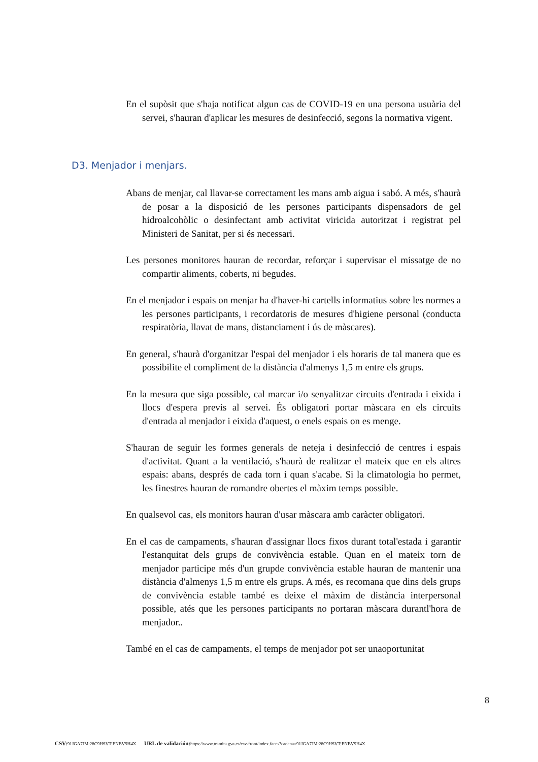En el supòsit que s'haja notificat algun cas de COVID-19 en una persona usuària del servei, s'hauran d'aplicar les mesures de desinfecció, segons la normativa vigent.
Abans de menjar, cal llavar-se correctament les mans amb aigua i sabó. A més, s'haurà de posar a la disposició de les persones participants dispensadors de gel hidroalcohòlic o desinfectant amb activitat viricida autoritzat i registrat pel Ministeri de Sanitat, per si és necessari.
Les persones monitores hauran de recordar, reforçar i supervisar el missatge de no compartir aliments, coberts, ni begudes.
En el menjador i espais on menjar ha d'haver-hi cartells informatius sobre les normes a les persones participants, i recordatoris de mesures d'higiene personal (conducta respiratòria, llavat de mans, distanciament i ús de màscares).
En general, s'haurà d'organitzar l'espai del menjador i els horaris de tal manera que es possibilite el compliment de la distància d'almenys 1,5 m entre els grups.
En la mesura que siga possible, cal marcar i/o senyalitzar circuits d'entrada i eixida i llocs d'espera previs al servei. És obligatori portar màscara en els circuits d'entrada al menjador i eixida d'aquest, o enels espais on es menge.
S'hauran de seguir les formes generals de neteja i desinfecció de centres i espais d'activitat. Quant a la ventilació, s'haurà de realitzar el mateix que en els altres espais: abans, després de cada torn i quan s'acabe. Si la climatologia ho permet, les finestres hauran de romandre obertes el màxim temps possible.
En qualsevol cas, els monitors hauran d'usar màscara amb caràcter obligatori.
En el cas de campaments, s'hauran d'assignar llocs fixos durant total'estada i garantir l'estanquitat dels grups de convivència estable. Quan en el mateix torn de menjador participe més d'un grupde convivència estable hauran de mantenir una distància d'almenys 1,5 m entre els grups. A més, es recomana que dins dels grups de convivència estable també es deixe el màxim de distància interpersonal possible, atés que les persones participants no portaran màscara durantl'hora de menjador..
També en el cas de campaments, el temps de menjador pot ser unaoportunitat
D3. Menjador i menjars.
8
CSV: 91JGA7JM:28C9HSVT:ENBV9H4X URL de validación: https://www.tramita.gva.es/csv-front/index.faces?cadena=91JGA7JM:28C9HSVT:ENBV9H4X